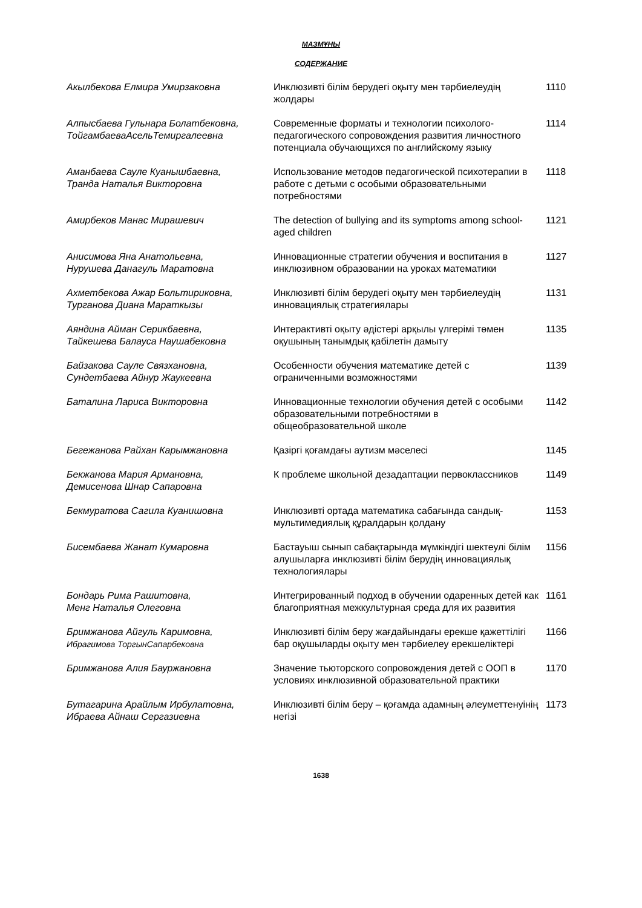МАЗМҰНЫ
СОДЕРЖАНИЕ
| Акылбекова Елмира Умирзаковна | Инклюзивті білім берудегі оқыту мен тәрбиелеудің жолдары | 1110 |
| Алпысбаева Гульнара Болатбековна, ТойгамбаеваАсельТемиргалеевна | Современные форматы и технологии психолого-педагогического сопровождения развития личностного потенциала обучающихся по английскому языку | 1114 |
| Аманбаева Сауле Куанышбаевна, Транда Наталья Викторовна | Использование методов педагогической психотерапии в работе с детьми с особыми образовательными потребностями | 1118 |
| Амирбеков Манас Мирашевич | The detection of bullying and its symptoms among school-aged children | 1121 |
| Анисимова Яна Анатольевна, Нурушева Данагуль Маратовна | Инновационные стратегии обучения и воспитания в инклюзивном образовании на уроках математики | 1127 |
| Ахметбекова Ажар Больтириковна, Турганова Диана Мараткызы | Инклюзивті білім берудегі оқыту мен тәрбиелеудің инновациялық стратегиялары | 1131 |
| Аяндина Айман Серикбаевна, Тайкешева Балауса Наушабековна | Интерактивті оқыту әдістері арқылы үлгерімі төмен оқушының танымдық қабілетін дамыту | 1135 |
| Байзакова Сауле Связхановна, Сундетбаева Айнур Жаукеевна | Особенности обучения математике детей с ограниченными возможностями | 1139 |
| Баталина Лариса Викторовна | Инновационные технологии обучения детей с особыми образовательными потребностями в общеобразовательной школе | 1142 |
| Бегежанова Райхан Карымжановна | Қазіргі қоғамдағы аутизм мәселесі | 1145 |
| Бекжанова Мария Армановна, Демисенова Шнар Сапаровна | К проблеме школьной дезадаптации первоклассников | 1149 |
| Бекмуратова Сагила Куанишовна | Инклюзивті ортада математика сабағында сандық-мультимедиялық құралдарын қолдану | 1153 |
| Бисембаева Жанат Кумаровна | Бастауыш сынып сабақтарында мүмкіндігі шектеулі білім алушыларға инклюзивті білім берудің инновациялық технологиялары | 1156 |
| Бондарь Рима Рашитовна, Менг Наталья Олеговна | Интегрированный подход в обучении одаренных детей как благоприятная межкультурная среда для их развития | 1161 |
| Бримжанова Айгуль Каримовна, Ибрагимова ТоргынСапарбековна | Инклюзивті білім беру жағдайындағы ерекше қажеттілігі бар оқушыларды оқыту мен тәрбиелеу ерекшеліктері | 1166 |
| Бримжанова Алия Бауржановна | Значение тьюторского сопровождения детей с ООП в условиях инклюзивной образовательной практики | 1170 |
| Бутагарина Арайлым Ирбулатовна, Ибраева Айнаш Сергазиевна | Инклюзивті білім беру – қоғамда адамның әлеуметтенуінің негізі | 1173 |
1638